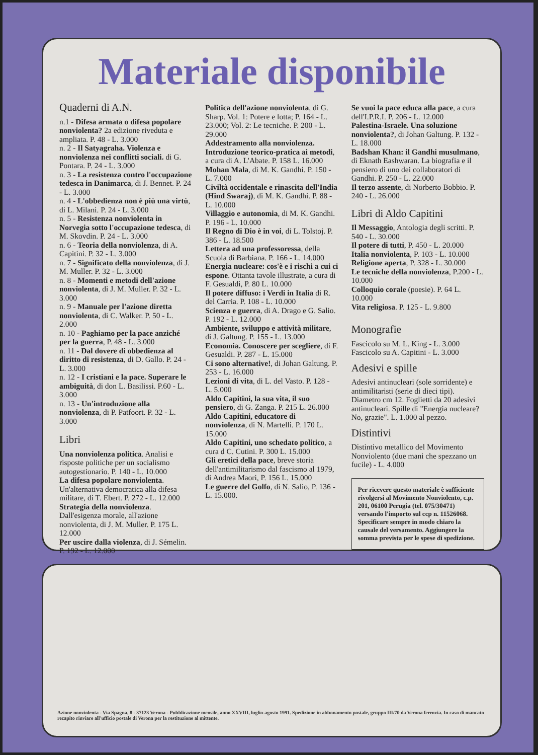Materiale disponibile
Quaderni di A.N.
n.1 - Difesa armata o difesa popolare nonviolenta? 2a edizione riveduta e ampliata. P. 48 - L. 3.000
n. 2 - Il Satyagraha. Violenza e nonviolenza nei conflitti sociali. di G. Pontara. P. 24 - L. 3.000
n. 3 - La resistenza contro l'occupazione tedesca in Danimarca, di J. Bennet. P. 24 - L. 3.000
n. 4 - L'obbedienza non è più una virtù, di L. Milani. P. 24 - L. 3.000
n. 5 - Resistenza nonviolenta in Norvegia sotto l'occupazione tedesca, di M. Skovdin. P. 24 - L. 3.000
n. 6 - Teoria della nonviolenza, di A. Capitini. P. 32 - L. 3.000
n. 7 - Significato della nonviolenza, di J. M. Muller. P. 32 - L. 3.000
n. 8 - Momenti e metodi dell'azione nonviolenta, di J. M. Muller. P. 32 - L. 3.000
n. 9 - Manuale per l'azione diretta nonviolenta, di C. Walker. P. 50 - L. 2.000
n. 10 - Paghiamo per la pace anziché per la guerra, P. 48 - L. 3.000
n. 11 - Dal dovere di obbedienza al diritto di resistenza, di D. Gallo. P. 24 - L. 3.000
n. 12 - I cristiani e la pace. Superare le ambiguità, di don L. Basilissi. P.60 - L. 3.000
n. 13 - Un'introduzione alla nonviolenza, di P. Patfoort. P. 32 - L. 3.000
Libri
Una nonviolenza politica. Analisi e risposte politiche per un socialismo autogestionario. P. 140 - L. 10.000
La difesa popolare nonviolenta. Un'alternativa democratica alla difesa militare, di T. Ebert. P. 272 - L. 12.000
Strategia della nonviolenza. Dall'esigenza morale, all'azione nonviolenta, di J. M. Muller. P. 175 L. 12.000
Per uscire dalla violenza, di J. Sémelin. P. 192 - L. 12.000
Politica dell'azione nonviolenta, di G. Sharp. Vol. 1: Potere e lotta; P. 164 - L. 23.000; Vol. 2: Le tecniche. P. 200 - L. 29.000
Addestramento alla nonviolenza. Introduzione teorico-pratica ai metodi, a cura di A. L'Abate. P. 158 L. 16.000
Mohan Mala, di M. K. Gandhi. P. 150 - L. 7.000
Civiltà occidentale e rinascita dell'India (Hind Swaraj), di M. K. Gandhi. P. 88 - L. 10.000
Villaggio e autonomia, di M. K. Gandhi. P. 196 - L. 10.000
Il Regno di Dio è in voi, di L. Tolstoj. P. 386 - L. 18.500
Lettera ad una professoressa, della Scuola di Barbiana. P. 166 - L. 14.000
Energia nucleare: cos'è e i rischi a cui ci espone. Ottanta tavole illustrate, a cura di F. Gesualdi, P. 80 L. 10.000
Il potere diffuso: i Verdi in Italia di R. del Carria. P. 108 - L. 10.000
Scienza e guerra, di A. Drago e G. Salio. P. 192 - L. 12.000
Ambiente, sviluppo e attività militare, di J. Galtung. P. 155 - L. 13.000
Economia. Conoscere per scegliere, di F. Gesualdi. P. 287 - L. 15.000
Ci sono alternative!, di Johan Galtung. P. 253 - L. 16.000
Lezioni di vita, di L. del Vasto. P. 128 - L. 5.000
Aldo Capitini, la sua vita, il suo pensiero, di G. Zanga. P. 215 L. 26.000
Aldo Capitini, educatore di nonviolenza, di N. Martelli. P. 170 L. 15.000
Aldo Capitini, uno schedato politico, a cura d C. Cutini. P. 300 L. 15.000
Gli eretici della pace, breve storia dell'antimilitarismo dal fascismo al 1979, di Andrea Maori, P. 156 L. 15.000
Le guerre del Golfo, di N. Salio, P. 136 - L. 15.000.
Se vuoi la pace educa alla pace, a cura dell'I.P.R.I. P. 206 - L. 12.000
Palestina-Israele. Una soluzione nonviolenta?, di Johan Galtung. P. 132 - L. 18.000
Badshan Khan: il Gandhi musulmano, di Eknath Eashwaran. La biografia e il pensiero di uno dei collaboratori di Gandhi. P. 250 - L. 22.000
Il terzo assente, di Norberto Bobbio. P. 240 - L. 26.000
Libri di Aldo Capitini
Il Messaggio, Antologia degli scritti. P. 540 - L. 30.000
Il potere di tutti, P. 450 - L. 20.000
Italia nonviolenta, P. 103 - L. 10.000
Religione aperta, P. 328 - L. 30.000
Le tecniche della nonviolenza, P.200 - L. 10.000
Colloquio corale (poesie). P. 64 L. 10.000
Vita religiosa. P. 125 - L. 9.800
Monografie
Fascicolo su M. L. King - L. 3.000
Fascicolo su A. Capitini - L. 3.000
Adesivi e spille
Adesivi antinucleari (sole sorridente) e antimilitaristi (serie di dieci tipi). Diametro cm 12. Foglietti da 20 adesivi antinucleari. Spille di "Energia nucleare? No, grazie". L. 1.000 al pezzo.
Distintivi
Distintivo metallico del Movimento Nonviolento (due mani che spezzano un fucile) - L. 4.000
Per ricevere questo materiale è sufficiente rivolgersi al Movimento Nonviolento, c.p. 201, 06100 Perugia (tel. 075/30471) versando l'importo sul ccp n. 11526068. Specificare sempre in modo chiaro la causale del versamento. Aggiungere la somma prevista per le spese di spedizione.
Azione nonviolenta - Via Spagna, 8 - 37123 Verona - Pubblicazione mensile, anno XXVIII, luglio-agosto 1991. Spedizione in abbonamento postale, gruppo III/70 da Verona ferrovia. In caso di mancato recapito rinviare all'ufficio postale di Verona per la restituzione al mittente.